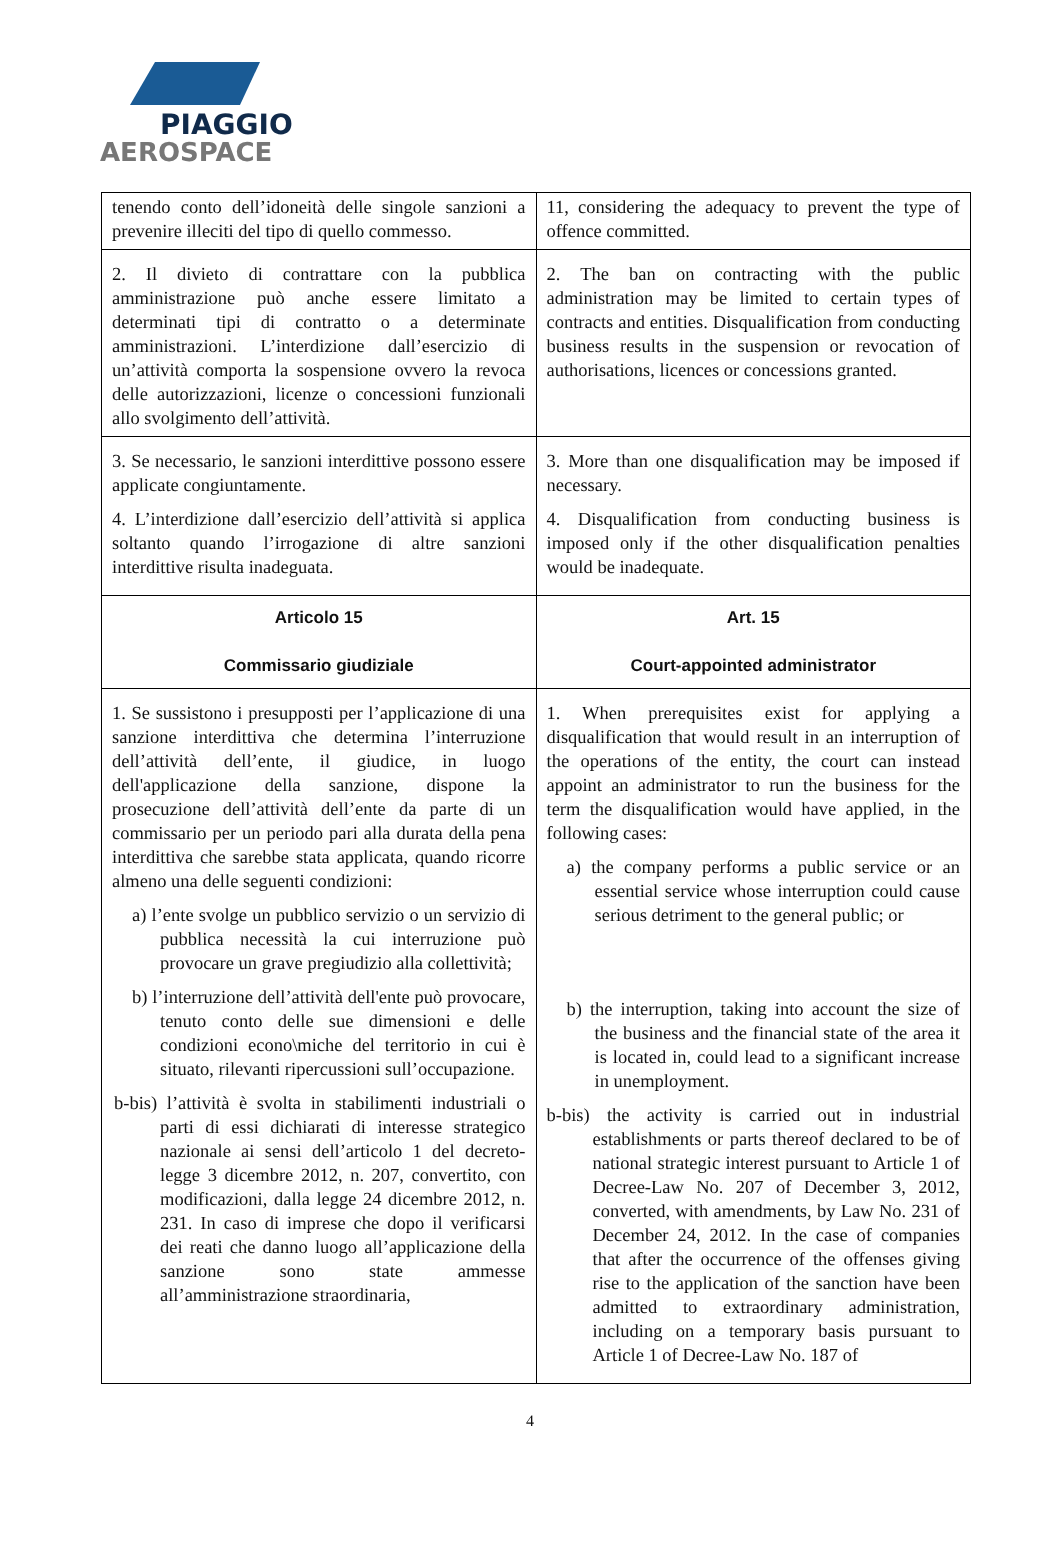PIAGGIO
AEROSPACE
| tenendo conto dell’idoneità delle singole sanzioni a prevenire illeciti del tipo di quello commesso. | 11, considering the adequacy to prevent the type of offence committed. |
| 2. Il divieto di contrattare con la pubblica amministrazione può anche essere limitato a determinati tipi di contratto o a determinate amministrazioni. L’interdizione dall’esercizio di un’attività comporta la sospensione ovvero la revoca delle autorizzazioni, licenze o concessioni funzionali allo svolgimento dell’attività. | 2. The ban on contracting with the public administration may be limited to certain types of contracts and entities. Disqualification from conducting business results in the suspension or revocation of authorisations, licences or concessions granted. |
| 3. Se necessario, le sanzioni interdittive possono essere applicate congiuntamente. 4. L’interdizione dall’esercizio dell’attività si applica soltanto quando l’irrogazione di altre sanzioni interdittive risulta inadeguata. | 3. More than one disqualification may be imposed if necessary. 4. Disqualification from conducting business is imposed only if the other disqualification penalties would be inadequate. |
| Articolo 15 Commissario giudiziale | Art. 15 Court-appointed administrator |
| 1. Se sussistono i presupposti per l’applicazione di una sanzione interdittiva che determina l’interruzione dell’attività dell’ente, il giudice, in luogo dell'applicazione della sanzione, dispone la prosecuzione dell’attività dell’ente da parte di un commissario per un periodo pari alla durata della pena interdittiva che sarebbe stata applicata, quando ricorre almeno una delle seguenti condizioni: a) l’ente svolge un pubblico servizio o un servizio di pubblica necessità la cui interruzione può provocare un grave pregiudizio alla collettività; b) l’interruzione dell’attività dell'ente può provocare, tenuto conto delle sue dimensioni e delle condizioni econo\miche del territorio in cui è situato, rilevanti ripercussioni sull’occupazione. b-bis) l’attività è svolta in stabilimenti industriali o parti di essi dichiarati di interesse strategico nazionale ai sensi dell’articolo 1 del decreto-legge 3 dicembre 2012, n. 207, convertito, con modificazioni, dalla legge 24 dicembre 2012, n. 231. In caso di imprese che dopo il verificarsi dei reati che danno luogo all’applicazione della sanzione sono state ammesse all’amministrazione straordinaria, | 1. When prerequisites exist for applying a disqualification that would result in an interruption of the operations of the entity, the court can instead appoint an administrator to run the business for the term the disqualification would have applied, in the following cases: a) the company performs a public service or an essential service whose interruption could cause serious detriment to the general public; or b) the interruption, taking into account the size of the business and the financial state of the area it is located in, could lead to a significant increase in unemployment. b-bis) the activity is carried out in industrial establishments or parts thereof declared to be of national strategic interest pursuant to Article 1 of Decree-Law No. 207 of December 3, 2012, converted, with amendments, by Law No. 231 of December 24, 2012. In the case of companies that after the occurrence of the offenses giving rise to the application of the sanction have been admitted to extraordinary administration, including on a temporary basis pursuant to Article 1 of Decree-Law No. 187 of |
4